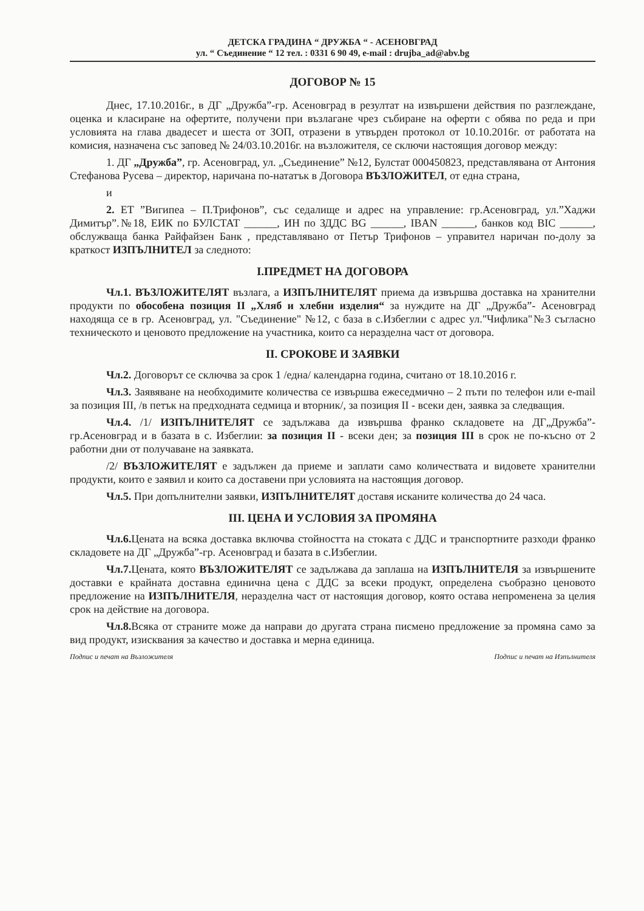ДЕТСКА ГРАДИНА “ ДРУЖБА “ - АСЕНОВГРАД
ул. “ Съединение “ 12 тел. : 0331 6 90 49, e-mail : drujba_ad@abv.bg
ДОГОВОР № 15
Днес, 17.10.2016г., в ДГ „Дружба”-гр. Асеновград в резултат на извършени действия по разглеждане, оценка и класиране на офертите, получени при възлагане чрез събиране на оферти с обява по реда и при условията на глава двадесет и шеста от ЗОП, отразени в утвърден протокол от 10.10.2016г. от работата на комисия, назначена със заповед № 24/03.10.2016г. на възложителя, се сключи настоящия договор между:
1. ДГ „Дружба”, гр. Асеновград, ул. „Съединение” №12, Булстат 000450823, представлявана от Антония Стефанова Русева – директор, наричана по-нататък в Договора ВЪЗЛОЖИТЕЛ, от една страна,
и
2. ЕТ ”Вигипеа – П.Трифонов”, със седалище и адрес на управление: гр.Асеновград, ул.”Хаджи Димитър”.№18, ЕИК по БУЛСТАТ ______, ИН по ЗДДС BG ______, IBAN ______, банков код BIC ______, обслужваща банка Райфайзен Банк , представлявано от Петър Трифонов – управител наричан по-долу за краткост ИЗПЪЛНИТЕЛ за следното:
I.ПРЕДМЕТ НА ДОГОВОРА
Чл.1. ВЪЗЛОЖИТЕЛЯТ възлага, а ИЗПЪЛНИТЕЛЯТ приема да извършва доставка на хранителни продукти по обособена позиция II „Хляб и хлебни изделия“ за нуждите на ДГ „Дружба”- Асеновград находяща се в гр. Асеновград, ул. "Съединение" №12, с база в с.Избеглии с адрес ул."Чифлика"№3 съгласно техническото и ценовото предложение на участника, които са неразделна част от договора.
II. СРОКОВЕ И ЗАЯВКИ
Чл.2. Договорът се сключва за срок 1 /една/ календарна година, считано от 18.10.2016 г.
Чл.3. Заявяване на необходимите количества се извършва ежеседмично – 2 пъти по телефон или e-mail за позиция III, /в петък на предходната седмица и вторник/, за позиция II - всеки ден, заявка за следващия.
Чл.4. /1/ ИЗПЪЛНИТЕЛЯТ се задължава да извършва франко складовете на ДГ„Дружба”- гр.Асеновград и в базата в с. Избеглии: за позиция II - всеки ден; за позиция III в срок не по-късно от 2 работни дни от получаване на заявката.
/2/ ВЪЗЛОЖИТЕЛЯТ е задължен да приеме и заплати само количествата и видовете хранителни продукти, които е заявил и които са доставени при условията на настоящия договор.
Чл.5. При допълнителни заявки, ИЗПЪЛНИТЕЛЯТ доставя исканите количества до 24 часа.
III. ЦЕНА И УСЛОВИЯ ЗА ПРОМЯНА
Чл.6. Цената на всяка доставка включва стойността на стоката с ДДС и транспортните разходи франко складовете на ДГ „Дружба”-гр. Асеновград и базата в с.Избеглии.
Чл.7. Цената, която ВЪЗЛОЖИТЕЛЯТ се задължава да заплаша на ИЗПЪЛНИТЕЛЯ за извършените доставки е крайната доставна единична цена с ДДС за всеки продукт, определена съобразно ценовото предложение на ИЗПЪЛНИТЕЛЯ, неразделна част от настоящия договор, която остава непроменена за целия срок на действие на договора.
Чл.8. Всяка от страните може да направи до другата страна писмено предложение за промяна само за вид продукт, изисквания за качество и доставка и мерна единица.
Подпис и печат на Възложителя Подпис и печат на Изпълнителя